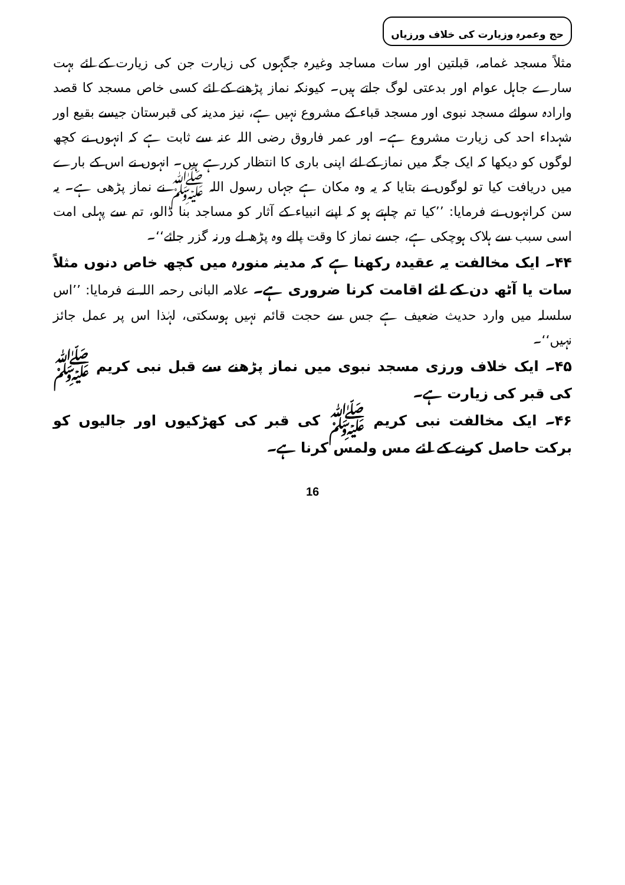حج وعمرہ وزیارت کی خلاف ورزیاں
مثلاً مسجد غمامہ، قبلتین اور سات مساجد وغیرہ جگہوں کی زیارت جن کی زیارت کے لئے بہت سارے جاہل عوام اور بدعتی لوگ جاتے ہیں۔ کیونکہ نماز پڑھنے کے لئے کسی خاص مسجد کا قصد وارادہ سوائے مسجد نبوی اور مسجد قباء کے مشروع نہیں ہے، نیز مدینہ کی قبرستان جیسے بقیع اور شہداء احد کی زیارت مشروع ہے۔ اور عمر فاروق رضی اللہ عنہ سے ثابت ہے کہ انہوں نے کچھ لوگوں کو دیکھا کہ ایک جگہ میں نماز کے لئے اپنی باری کا انتظار کررہے ہیں۔ انہوں نے اس کے بارے میں دریافت کیا تو لوگوں نے بتایا کہ یہ وہ مکان ہے جہاں رسول اللہ ﷺ نے نماز پڑھی ہے۔ یہ سن کرانہوں نے فرمایا: ’’کیا تم چاہتے ہو کہ اپنے انبیاء کے آثار کو مساجد بنا ڈالو، تم سے پہلی امت اسی سبب سے ہلاک ہوچکی ہے، جسے نماز کا وقت پالے وہ پڑھ لے ورنہ گزر جائے‘‘۔
۴۴۔ ایک مخالفت یہ عقیدہ رکھنا ہے کہ مدینہ منورہ میں کچھ خاص دنوں مثلاً سات یا آٹھ دن کے لئے اقامت کرنا ضروری ہے۔ علامہ البانی رحمہ اللہ نے فرمایا: ’’اس سلسلہ میں وارد حدیث ضعیف ہے جس سے حجت قائم نہیں ہوسکتی، لہٰذا اس پر عمل جائز نہیں‘‘۔
۴۵۔ ایک خلاف ورزی مسجد نبوی میں نماز پڑھنے سے قبل نبی کریم ﷺ کی قبر کی زیارت ہے۔
۴۶۔ ایک مخالفت نبی کریم ﷺ کی قبر کی کھڑکیوں اور جالیوں کو برکت حاصل کرنے کے لئے مس ولمس کرنا ہے۔
16